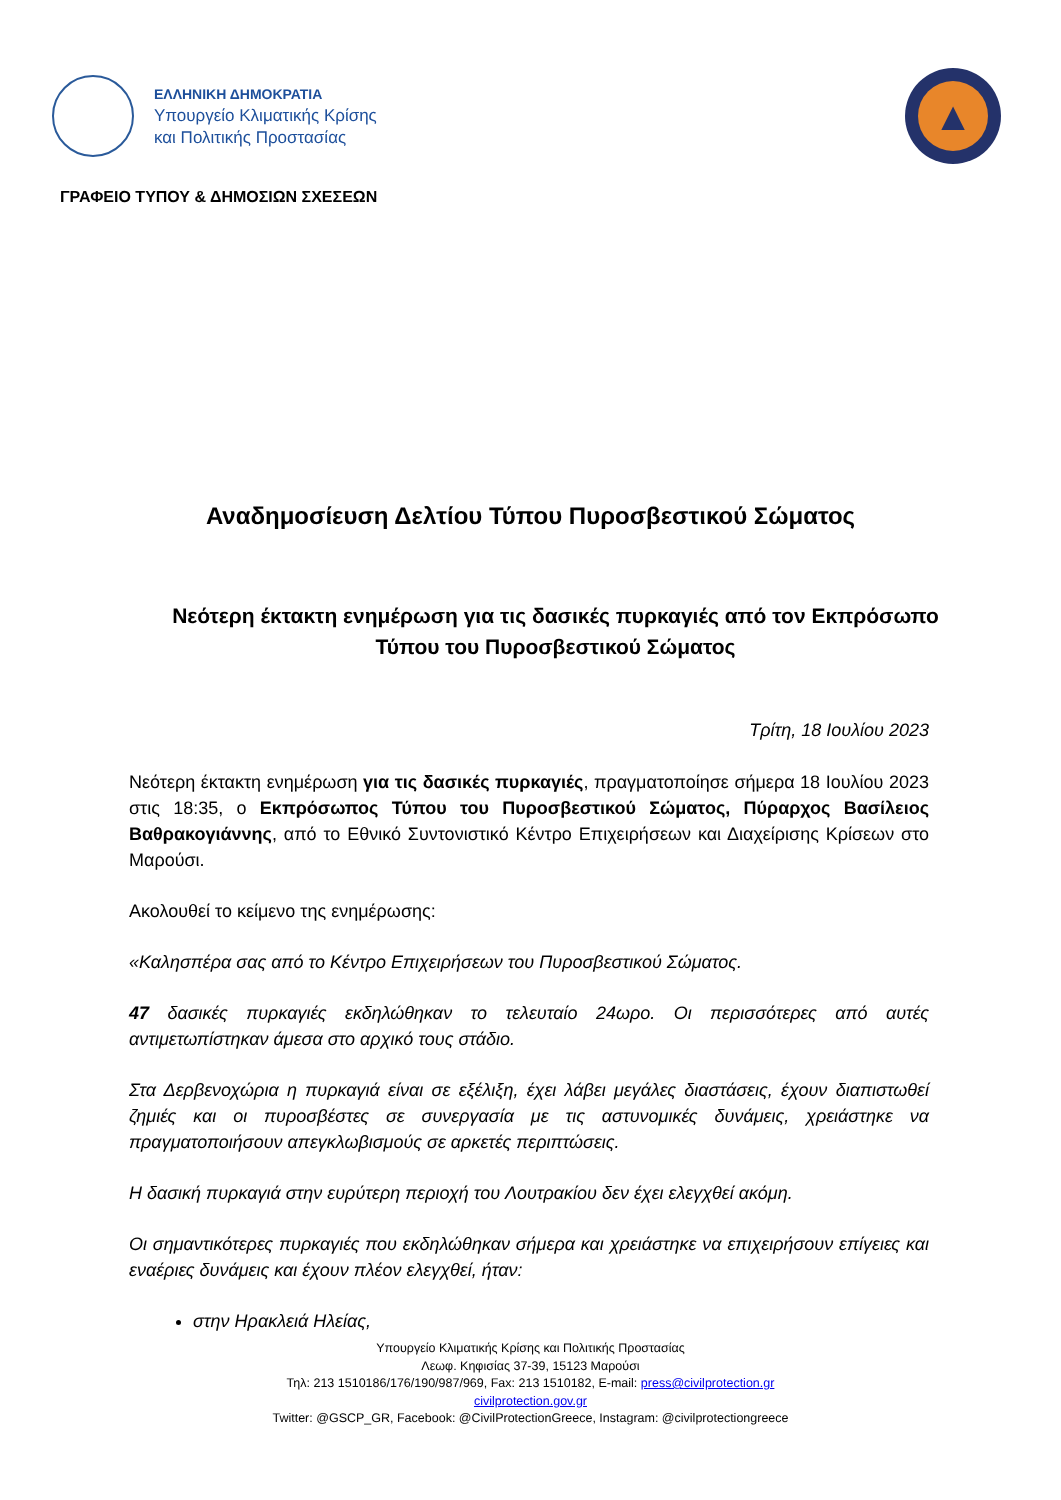ΕΛΛΗΝΙΚΗ ΔΗΜΟΚΡΑΤΙΑ
Υπουργείο Κλιματικής Κρίσης
και Πολιτικής Προστασίας
▲
ΓΡΑΦΕΙΟ ΤΥΠΟΥ & ΔΗΜΟΣΙΩΝ ΣΧΕΣΕΩΝ
Αναδημοσίευση Δελτίου Τύπου Πυροσβεστικού Σώματος
Νεότερη έκτακτη ενημέρωση για τις δασικές πυρκαγιές από τον Εκπρόσωπο Τύπου του Πυροσβεστικού Σώματος
Τρίτη, 18 Ιουλίου 2023
Νεότερη έκτακτη ενημέρωση για τις δασικές πυρκαγιές, πραγματοποίησε σήμερα 18 Ιουλίου 2023 στις 18:35, ο Εκπρόσωπος Τύπου του Πυροσβεστικού Σώματος, Πύραρχος Βασίλειος Βαθρακογιάννης, από το Εθνικό Συντονιστικό Κέντρο Επιχειρήσεων και Διαχείρισης Κρίσεων στο Μαρούσι.
Ακολουθεί το κείμενο της ενημέρωσης:
«Καλησπέρα σας από το Κέντρο Επιχειρήσεων του Πυροσβεστικού Σώματος.
47 δασικές πυρκαγιές εκδηλώθηκαν το τελευταίο 24ωρο. Οι περισσότερες από αυτές αντιμετωπίστηκαν άμεσα στο αρχικό τους στάδιο.
Στα Δερβενοχώρια η πυρκαγιά είναι σε εξέλιξη, έχει λάβει μεγάλες διαστάσεις, έχουν διαπιστωθεί ζημιές και οι πυροσβέστες σε συνεργασία με τις αστυνομικές δυνάμεις, χρειάστηκε να πραγματοποιήσουν απεγκλωβισμούς σε αρκετές περιπτώσεις.
Η δασική πυρκαγιά στην ευρύτερη περιοχή του Λουτρακίου δεν έχει ελεγχθεί ακόμη.
Οι σημαντικότερες πυρκαγιές που εκδηλώθηκαν σήμερα και χρειάστηκε να επιχειρήσουν επίγειες και εναέριες δυνάμεις και έχουν πλέον ελεγχθεί, ήταν:
στην Ηρακλειά Ηλείας,
Υπουργείο Κλιματικής Κρίσης και Πολιτικής Προστασίας
Λεωφ. Κηφισίας 37-39, 15123 Μαρούσι
Τηλ: 213 1510186/176/190/987/969, Fax: 213 1510182, E-mail: press@civilprotection.gr
civilprotection.gov.gr
Twitter: @GSCP_GR, Facebook: @CivilProtectionGreece, Instagram: @civilprotectiongreece